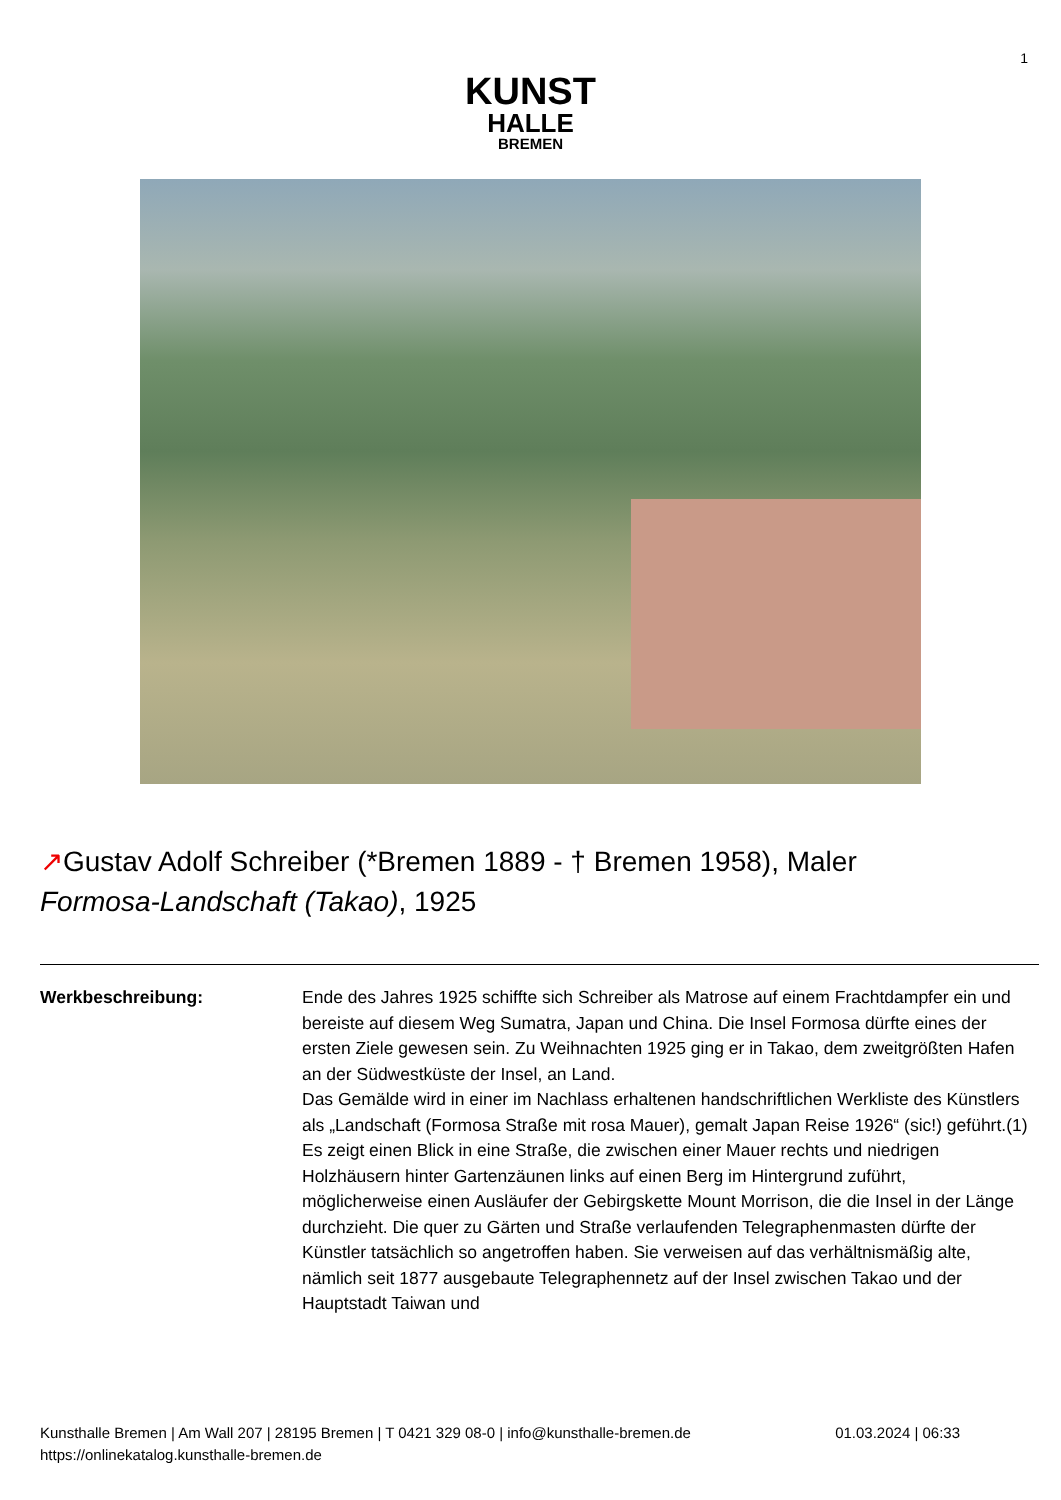1
KUNST
HALLE
BREMEN
↗Gustav Adolf Schreiber (*Bremen 1889 - † Bremen 1958), Maler
Formosa-Landschaft (Takao), 1925
Werkbeschreibung: Ende des Jahres 1925 schiffte sich Schreiber als Matrose auf einem Frachtdampfer ein und bereiste auf diesem Weg Sumatra, Japan und China. Die Insel Formosa dürfte eines der ersten Ziele gewesen sein. Zu Weihnachten 1925 ging er in Takao, dem zweitgrößten Hafen an der Südwestküste der Insel, an Land.
Das Gemälde wird in einer im Nachlass erhaltenen handschriftlichen Werkliste des Künstlers als „Landschaft (Formosa Straße mit rosa Mauer), gemalt Japan Reise 1926“ (sic!) geführt.(1) Es zeigt einen Blick in eine Straße, die zwischen einer Mauer rechts und niedrigen Holzhäusern hinter Gartenzäunen links auf einen Berg im Hintergrund zuführt, möglicherweise einen Ausläufer der Gebirgskette Mount Morrison, die die Insel in der Länge durchzieht. Die quer zu Gärten und Straße verlaufenden Telegraphenmasten dürfte der Künstler tatsächlich so angetroffen haben. Sie verweisen auf das verhältnismäßig alte, nämlich seit 1877 ausgebaute Telegraphennetz auf der Insel zwischen Takao und der Hauptstadt Taiwan und
01.03.2024 | 06:33 Kunsthalle Bremen | Am Wall 207 | 28195 Bremen | T 0421 329 08-0 | info@kunsthalle-bremen.de
https://onlinekatalog.kunsthalle-bremen.de